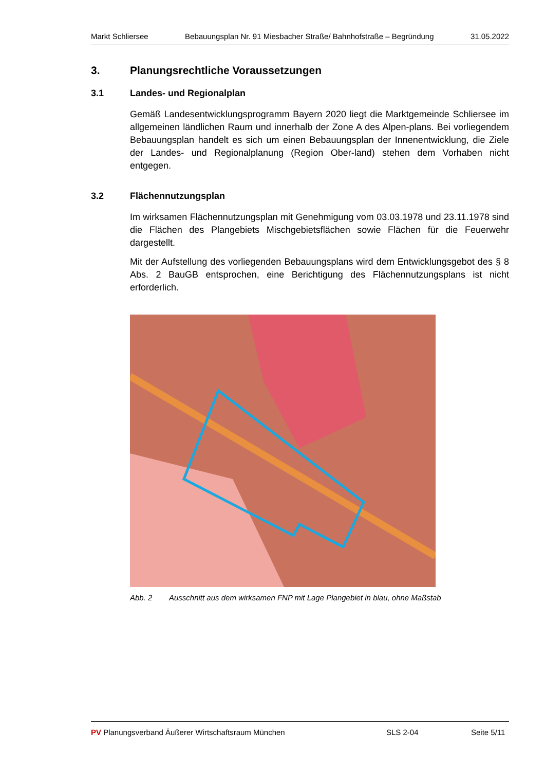Markt Schliersee Bebauungsplan Nr. 91 Miesbacher Straße/ Bahnhofstraße – Begründung 31.05.2022
3. Planungsrechtliche Voraussetzungen
3.1 Landes- und Regionalplan
Gemäß Landesentwicklungsprogramm Bayern 2020 liegt die Marktgemeinde Schliersee im allgemeinen ländlichen Raum und innerhalb der Zone A des Alpen-plans. Bei vorliegendem Bebauungsplan handelt es sich um einen Bebauungsplan der Innenentwicklung, die Ziele der Landes- und Regionalplanung (Region Ober-land) stehen dem Vorhaben nicht entgegen.
3.2 Flächennutzungsplan
Im wirksamen Flächennutzungsplan mit Genehmigung vom 03.03.1978 und 23.11.1978 sind die Flächen des Plangebiets Mischgebietsflächen sowie Flächen für die Feuerwehr dargestellt.
Mit der Aufstellung des vorliegenden Bebauungsplans wird dem Entwicklungsgebot des § 8 Abs. 2 BauGB entsprochen, eine Berichtigung des Flächennutzungsplans ist nicht erforderlich.
Abb. 2 Ausschnitt aus dem wirksamen FNP mit Lage Plangebiet in blau, ohne Maßstab
PV Planungsverband Äußerer Wirtschaftsraum München SLS 2-04 Seite 5/11